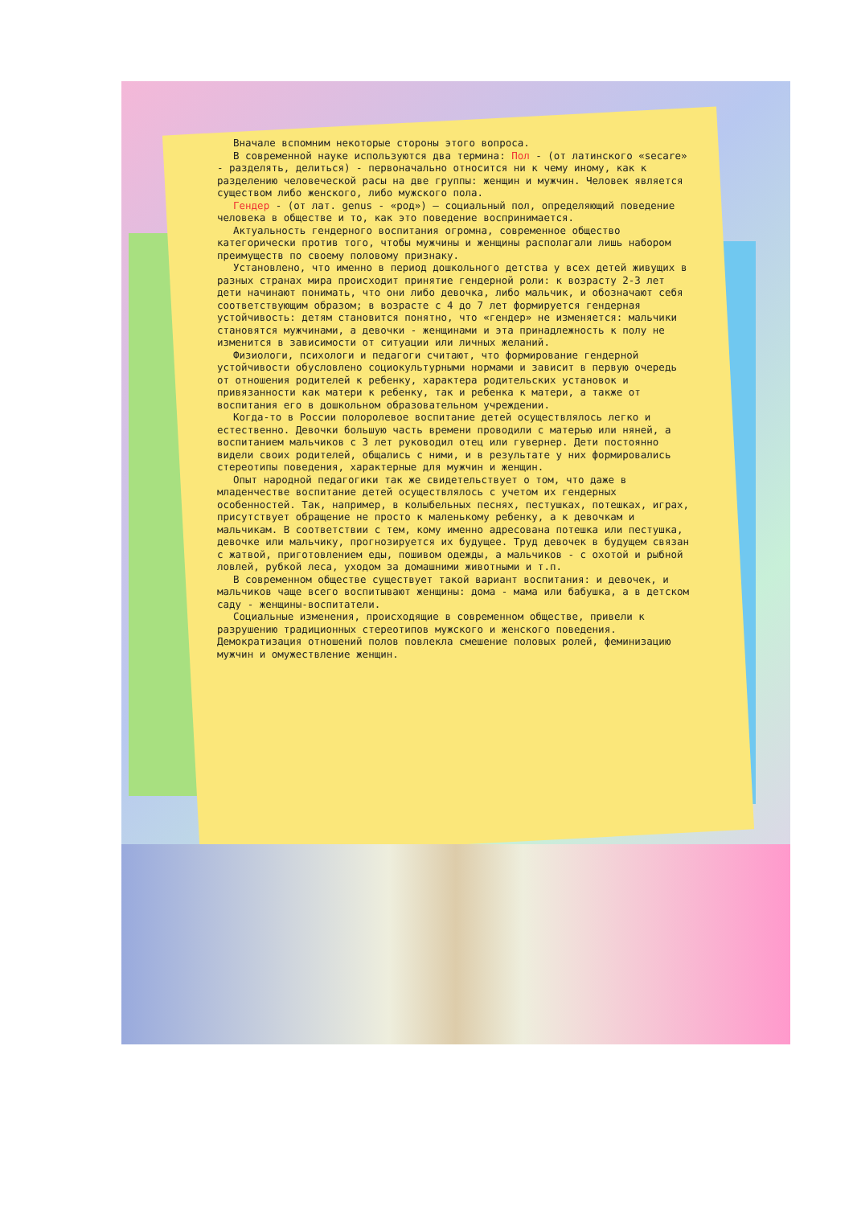Вначале вспомним некоторые стороны этого вопроса.
В современной науке используются два термина: Пол - (от латинского «secare» - разделять, делиться) - первоначально относится ни к чему иному, как к разделению человеческой расы на две группы: женщин и мужчин. Человек является существом либо женского, либо мужского пола.
Гендер - (от лат. genus - «род») — социальный пол, определяющий поведение человека в обществе и то, как это поведение воспринимается.
Актуальность гендерного воспитания огромна, современное общество категорически против того, чтобы мужчины и женщины располагали лишь набором преимуществ по своему половому признаку.
Установлено, что именно в период дошкольного детства у всех детей живущих в разных странах мира происходит принятие гендерной роли: к возрасту 2-3 лет дети начинают понимать, что они либо девочка, либо мальчик, и обозначают себя соответствующим образом; в возрасте с 4 до 7 лет формируется гендерная устойчивость: детям становится понятно, что «гендер» не изменяется: мальчики становятся мужчинами, а девочки - женщинами и эта принадлежность к полу не изменится в зависимости от ситуации или личных желаний.
Физиологи, психологи и педагоги считают, что формирование гендерной устойчивости обусловлено социокультурными нормами и зависит в первую очередь от отношения родителей к ребенку, характера родительских установок и привязанности как матери к ребенку, так и ребенка к матери, а также от воспитания его в дошкольном образовательном учреждении.
Когда-то в России полоролевое воспитание детей осуществлялось легко и естественно. Девочки большую часть времени проводили с матерью или няней, а воспитанием мальчиков с 3 лет руководил отец или гувернер. Дети постоянно видели своих родителей, общались с ними, и в результате у них формировались стереотипы поведения, характерные для мужчин и женщин.
Опыт народной педагогики так же свидетельствует о том, что даже в младенчестве воспитание детей осуществлялось с учетом их гендерных особенностей. Так, например, в колыбельных песнях, пестушках, потешках, играх, присутствует обращение не просто к маленькому ребенку, а к девочкам и мальчикам. В соответствии с тем, кому именно адресована потешка или пестушка, девочке или мальчику, прогнозируется их будущее. Труд девочек в будущем связан с жатвой, приготовлением еды, пошивом одежды, а мальчиков - с охотой и рыбной ловлей, рубкой леса, уходом за домашними животными и т.п.
В современном обществе существует такой вариант воспитания: и девочек, и мальчиков чаще всего воспитывают женщины: дома - мама или бабушка, а в детском саду - женщины-воспитатели.
Социальные изменения, происходящие в современном обществе, привели к разрушению традиционных стереотипов мужского и женского поведения. Демократизация отношений полов повлекла смешение половых ролей, феминизацию мужчин и омужествление женщин.